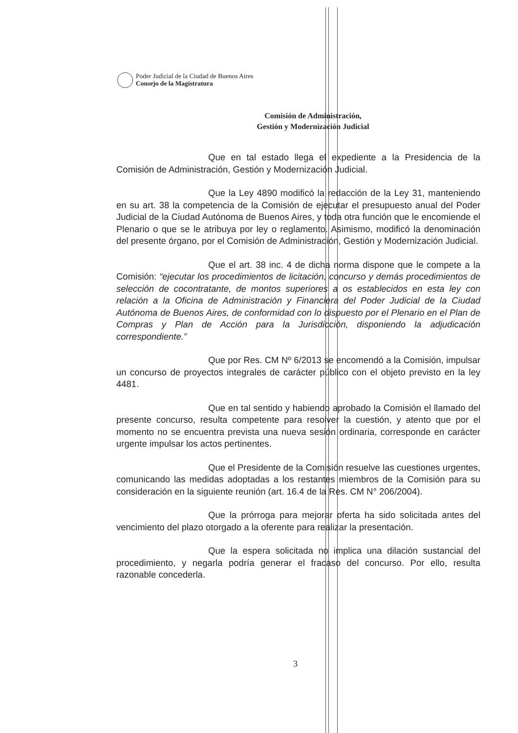Poder Judicial de la Ciudad de Buenos Aires
Consejo de la Magistratura
Comisión de Administración,
Gestión y Modernización Judicial
Que en tal estado llega el expediente a la Presidencia de la Comisión de Administración, Gestión y Modernización Judicial.
Que la Ley 4890 modificó la redacción de la Ley 31, manteniendo en su art. 38 la competencia de la Comisión de ejecutar el presupuesto anual del Poder Judicial de la Ciudad Autónoma de Buenos Aires, y toda otra función que le encomiende el Plenario o que se le atribuya por ley o reglamento. Asimismo, modificó la denominación del presente órgano, por el Comisión de Administración, Gestión y Modernización Judicial.
Que el art. 38 inc. 4 de dicha norma dispone que le compete a la Comisión: “ejecutar los procedimientos de licitación, concurso y demás procedimientos de selección de cocontratante, de montos superiores a os establecidos en esta ley con relación a la Oficina de Administración y Financiera del Poder Judicial de la Ciudad Autónoma de Buenos Aires, de conformidad con lo dispuesto por el Plenario en el Plan de Compras y Plan de Acción para la Jurisdicción, disponiendo la adjudicación correspondiente.”
Que por Res. CM Nº 6/2013 se encomendó a la Comisión, impulsar un concurso de proyectos integrales de carácter público con el objeto previsto en la ley 4481.
Que en tal sentido y habiendo aprobado la Comisión el llamado del presente concurso, resulta competente para resolver la cuestión, y atento que por el momento no se encuentra prevista una nueva sesión ordinaria, corresponde en carácter urgente impulsar los actos pertinentes.
Que el Presidente de la Comisión resuelve las cuestiones urgentes, comunicando las medidas adoptadas a los restantes miembros de la Comisión para su consideración en la siguiente reunión (art. 16.4 de la Res. CM N° 206/2004).
Que la prórroga para mejorar oferta ha sido solicitada antes del vencimiento del plazo otorgado a la oferente para realizar la presentación.
Que la espera solicitada no implica una dilación sustancial del procedimiento, y negarla podría generar el fracaso del concurso. Por ello, resulta razonable concederla.
3